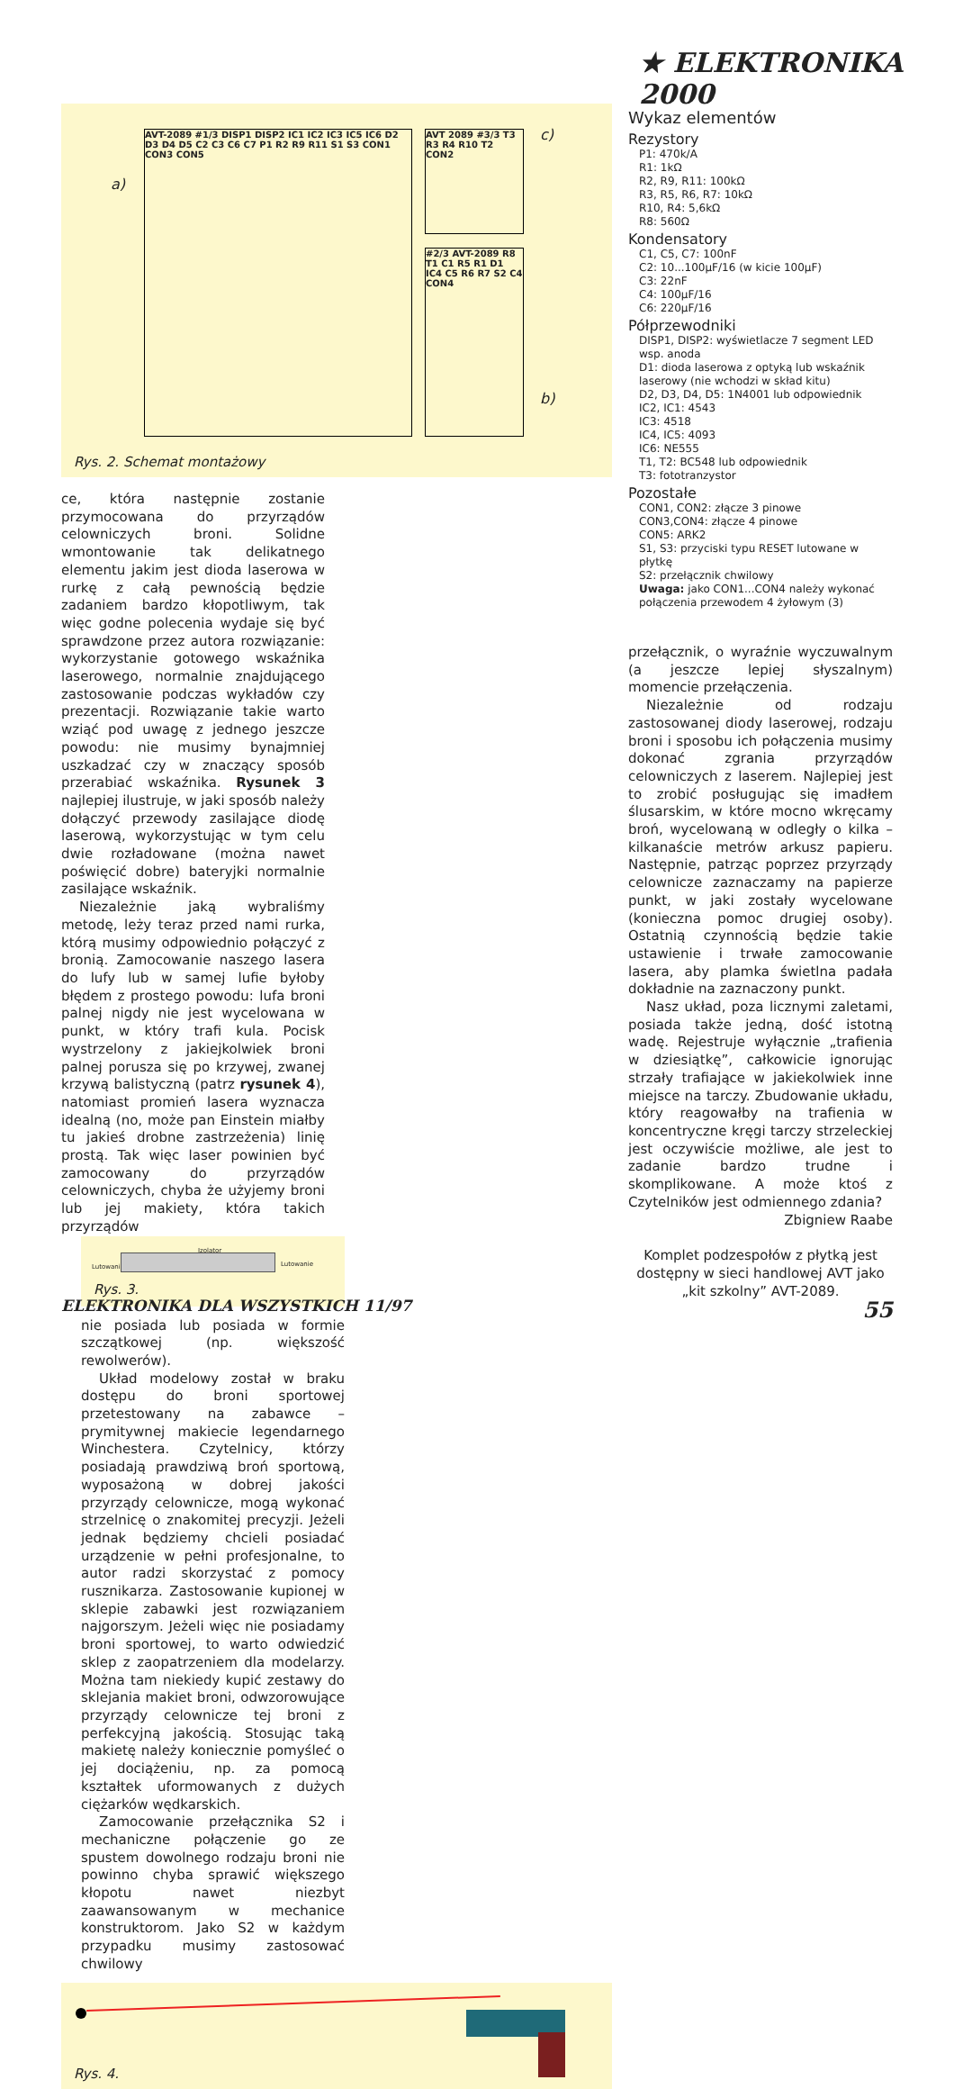★ ELEKTRONIKA 2000
a)
AVT-2089 #1/3 DISP1 DISP2 IC1 IC2 IC3 IC5 IC6 D2 D3 D4 D5 C2 C3 C6 C7 P1 R2 R9 R11 S1 S3 CON1 CON3 CON5
AVT 2089 #3/3 T3 R3 R4 R10 T2 CON2
#2/3 AVT-2089 R8 T1 C1 R5 R1 D1 IC4 C5 R6 R7 S2 C4 CON4
c)
b)
Rys. 2. Schemat montażowy
ce, która następnie zostanie przymocowana do przyrządów celowniczych broni. Solidne wmontowanie tak delikatnego elementu jakim jest dioda laserowa w rurkę z całą pewnością będzie zadaniem bardzo kłopotliwym, tak więc godne polecenia wydaje się być sprawdzone przez autora rozwiązanie: wykorzystanie gotowego wskaźnika laserowego, normalnie znajdującego zastosowanie podczas wykładów czy prezentacji. Rozwiązanie takie warto wziąć pod uwagę z jednego jeszcze powodu: nie musimy bynajmniej uszkadzać czy w znaczący sposób przerabiać wskaźnika. Rysunek 3 najlepiej ilustruje, w jaki sposób należy dołączyć przewody zasilające diodę laserową, wykorzystując w tym celu dwie rozładowane (można nawet poświęcić dobre) bateryjki normalnie zasilające wskaźnik.
Niezależnie jaką wybraliśmy metodę, leży teraz przed nami rurka, którą musimy odpowiednio połączyć z bronią. Zamocowanie naszego lasera do lufy lub w samej lufie byłoby błędem z prostego powodu: lufa broni palnej nigdy nie jest wycelowana w punkt, w który trafi kula. Pocisk wystrzelony z jakiejkolwiek broni palnej porusza się po krzywej, zwanej krzywą balistyczną (patrz rysunek 4), natomiast promień lasera wyznacza idealną (no, może pan Einstein miałby tu jakieś drobne zastrzeżenia) linię prostą. Tak więc laser powinien być zamocowany do przyrządów celowniczych, chyba że użyjemy broni lub jej makiety, która takich przyrządów
Lutowanie
Izolator
Lutowanie
Rys. 3.
nie posiada lub posiada w formie szczątkowej (np. większość rewolwerów).
Układ modelowy został w braku dostępu do broni sportowej przetestowany na zabawce – prymitywnej makiecie legendarnego Winchestera. Czytelnicy, którzy posiadają prawdziwą broń sportową, wyposażoną w dobrej jakości przyrządy celownicze, mogą wykonać strzelnicę o znakomitej precyzji. Jeżeli jednak będziemy chcieli posiadać urządzenie w pełni profesjonalne, to autor radzi skorzystać z pomocy rusznikarza. Zastosowanie kupionej w sklepie zabawki jest rozwiązaniem najgorszym. Jeżeli więc nie posiadamy broni sportowej, to warto odwiedzić sklep z zaopatrzeniem dla modelarzy. Można tam niekiedy kupić zestawy do sklejania makiet broni, odwzorowujące przyrządy celownicze tej broni z perfekcyjną jakością. Stosując taką makietę należy koniecznie pomyśleć o jej dociążeniu, np. za pomocą kształtek uformowanych z dużych ciężarków wędkarskich.
Zamocowanie przełącznika S2 i mechaniczne połączenie go ze spustem dowolnego rodzaju broni nie powinno chyba sprawić większego kłopotu nawet niezbyt zaawansowanym w mechanice konstruktorom. Jako S2 w każdym przypadku musimy zastosować chwilowy
Rys. 4.
Wykaz elementów
Rezystory
P1: 470k/A
R1: 1kΩ
R2, R9, R11: 100kΩ
R3, R5, R6, R7: 10kΩ
R10, R4: 5,6kΩ
R8: 560Ω
Kondensatory
C1, C5, C7: 100nF
C2: 10...100μF/16 (w kicie 100μF)
C3: 22nF
C4: 100μF/16
C6: 220μF/16
Półprzewodniki
DISP1, DISP2: wyświetlacze 7 segment LED wsp. anoda
D1: dioda laserowa z optyką lub wskaźnik laserowy (nie wchodzi w skład kitu)
D2, D3, D4, D5: 1N4001 lub odpowiednik
IC2, IC1: 4543
IC3: 4518
IC4, IC5: 4093
IC6: NE555
T1, T2: BC548 lub odpowiednik
T3: fototranzystor
Pozostałe
CON1, CON2: złącze 3 pinowe
CON3,CON4: złącze 4 pinowe
CON5: ARK2
S1, S3: przyciski typu RESET lutowane w płytkę
S2: przełącznik chwilowy
Uwaga: jako CON1...CON4 należy wykonać połączenia przewodem 4 żyłowym (3)
przełącznik, o wyraźnie wyczuwalnym (a jeszcze lepiej słyszalnym) momencie przełączenia.
Niezależnie od rodzaju zastosowanej diody laserowej, rodzaju broni i sposobu ich połączenia musimy dokonać zgrania przyrządów celowniczych z laserem. Najlepiej jest to zrobić posługując się imadłem ślusarskim, w które mocno wkręcamy broń, wycelowaną w odległy o kilka – kilkanaście metrów arkusz papieru. Następnie, patrząc poprzez przyrządy celownicze zaznaczamy na papierze punkt, w jaki zostały wycelowane (konieczna pomoc drugiej osoby). Ostatnią czynnością będzie takie ustawienie i trwałe zamocowanie lasera, aby plamka świetlna padała dokładnie na zaznaczony punkt.
Nasz układ, poza licznymi zaletami, posiada także jedną, dość istotną wadę. Rejestruje wyłącznie „trafienia w dziesiątkę”, całkowicie ignorując strzały trafiające w jakiekolwiek inne miejsce na tarczy. Zbudowanie układu, który reagowałby na trafienia w koncentryczne kręgi tarczy strzeleckiej jest oczywiście możliwe, ale jest to zadanie bardzo trudne i skomplikowane. A może ktoś z Czytelników jest odmiennego zdania?
Zbigniew Raabe
Komplet podzespołów z płytką jest dostępny w sieci handlowej AVT jako „kit szkolny” AVT-2089.
ELEKTRONIKA DLA WSZYSTKICH 11/97 55